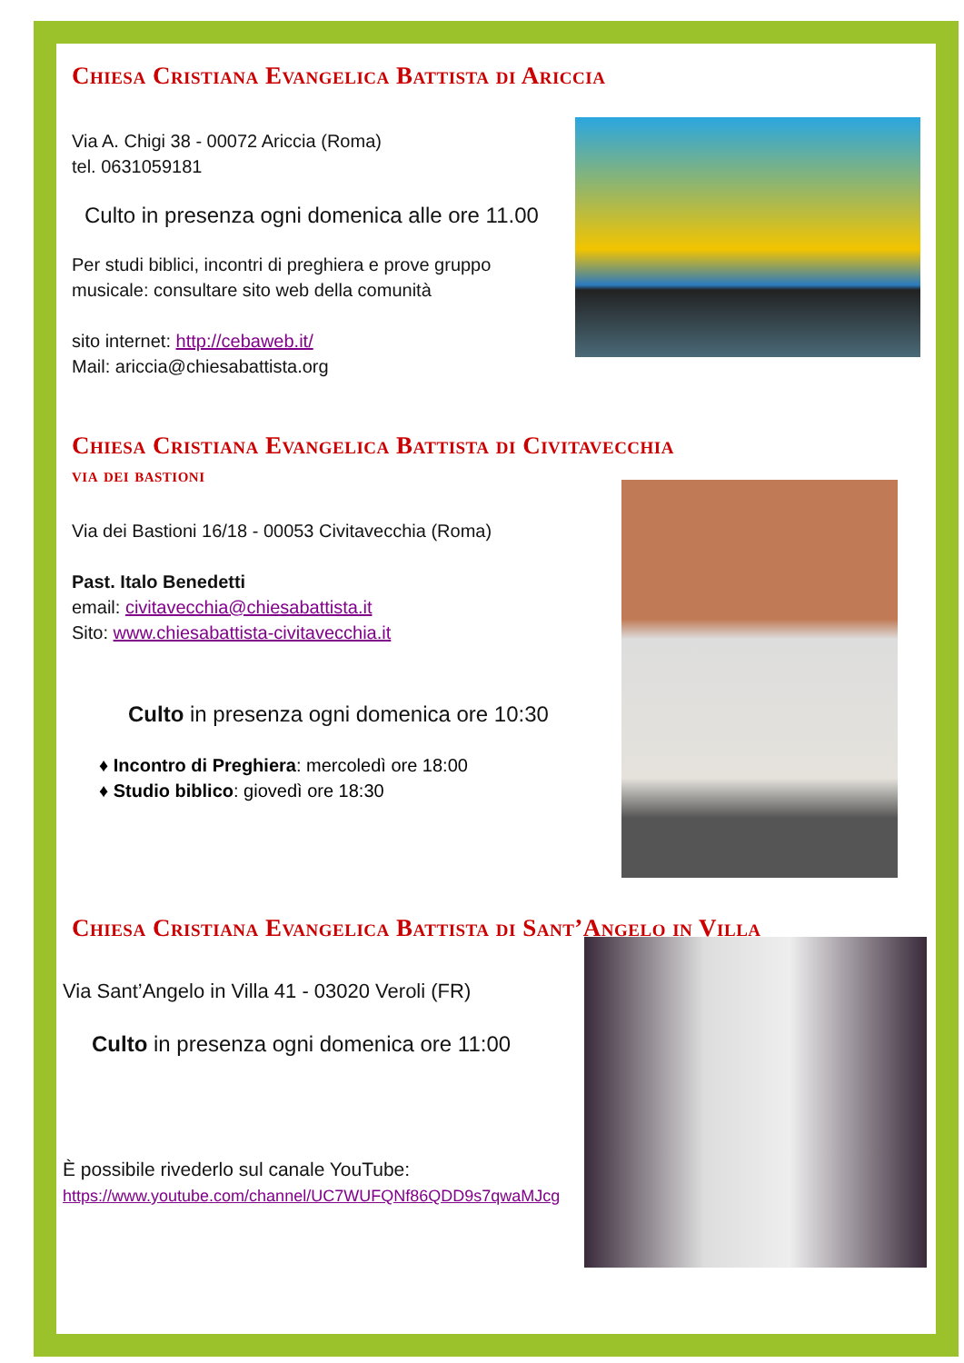Chiesa Cristiana Evangelica Battista di Ariccia
Via A. Chigi 38 - 00072 Ariccia (Roma)
tel. 0631059181
Culto in presenza ogni domenica alle ore 11.00
Per studi biblici, incontri di preghiera e prove gruppo
musicale: consultare sito web della comunità
sito internet: http://cebaweb.it/
Mail: ariccia@chiesabattista.org
Chiesa Cristiana Evangelica Battista di Civitavecchia
via dei bastioni
Via dei Bastioni 16/18 - 00053 Civitavecchia (Roma)
Past. Italo Benedetti
email: civitavecchia@chiesabattista.it
Sito: www.chiesabattista-civitavecchia.it
Culto in presenza ogni domenica ore 10:30
♦ Incontro di Preghiera: mercoledì ore 18:00
♦ Studio biblico: giovedì ore 18:30
Chiesa Cristiana Evangelica Battista di Sant’Angelo in Villa
Via Sant’Angelo in Villa 41 - 03020 Veroli (FR)
Culto in presenza ogni domenica ore 11:00
È possibile rivederlo sul canale YouTube:
https://www.youtube.com/channel/UC7WUFQNf86QDD9s7qwaMJcg